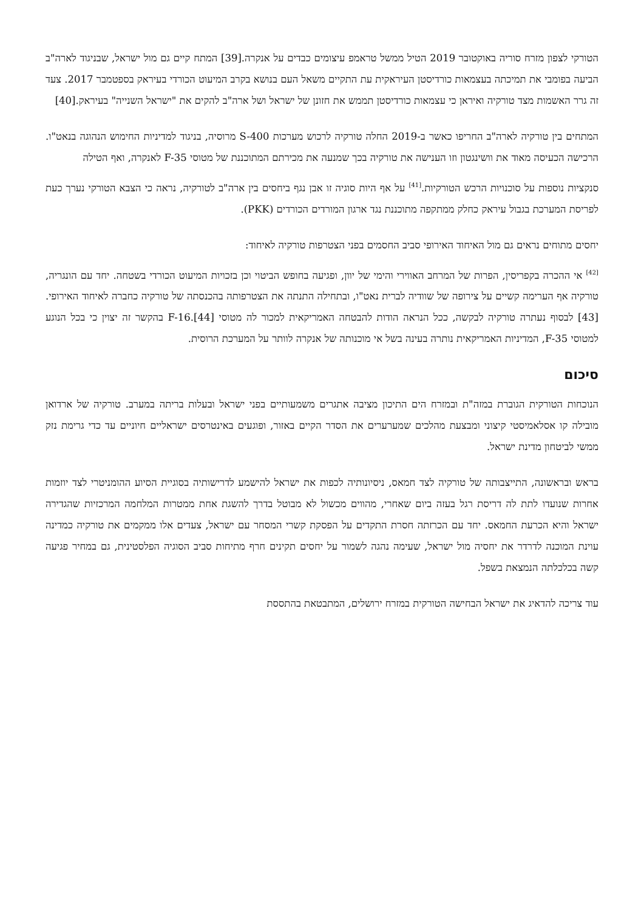הטורקי לצפון מזרח סוריה באוקטובר 2019 הטיל ממשל טראמפ עיצומים כבדים על אנקרה.[39] המתח קיים גם מול ישראל, שבניגוד לארה"ב הביעה בפומבי את תמיכתה בעצמאות כורדיסטן העיראקית עת התקיים משאל העם בנושא בקרב המיעוט הכורדי בעיראק בספטמבר 2017. צעד זה גרר האשמות מצד טורקיה ואיראן כי עצמאות כורדיסטן תממש את חזונן של ישראל ושל ארה"ב להקים את "ישראל השנייה" בעיראק.[40]
המתחים בין טורקיה לארה"ב החריפו כאשר ב-2019 החלה טורקיה לרכוש מערכות S-400 מרוסיה, בניגוד למדיניות החימוש הנהוגה בנאט"ו. הרכישה הכעיסה מאוד את וושינגטון וזו הענישה את טורקיה בכך שמנעה את מכירתם המתוכננת של מטוסי F-35 לאנקרה, ואף הטילה
סנקציות נוספות על סוכנויות הרכש הטורקיות.<sup>[41]</sup> על אף היות סוגיה זו אבן נגף ביחסים בין ארה"ב לטורקיה, נראה כי הצבא הטורקי נערך כעת לפריסת המערכת בגבול עיראק כחלק ממתקפה מתוכננת נגד ארגון המורדים הכורדים (PKK).
יחסים מתוחים נראים גם מול האיחוד האירופי סביב החסמים בפני הצטרפות טורקיה לאיחוד:
<sup>[42]</sup> אי ההכרה בקפריסין, הפרות של המרחב האווירי והימי של יוון, ופגיעה בחופש הביטוי וכן בזכויות המיעוט הכורדי בשטחה. יחד עם הונגריה, טורקיה אף הערימה קשיים על צירופה של שוודיה לברית נאט"ו, ובתחילה התנתה את הצטרפותה בהכנסתה של טורקיה כחברה לאיחוד האירופי.[43] לבסוף נעתרה טורקיה לבקשה, ככל הנראה הודות להבטחה האמריקאית למכור לה מטוסי F-16.[44] בהקשר זה יצוין כי בכל הנוגע למטוסי F-35, המדיניות האמריקאית נותרה בעינה בשל אי מוכנותה של אנקרה לוותר על המערכת הרוסית.
סיכום
הנוכחות הטורקית הגוברת במזה"ת ובמזרח הים התיכון מציבה אתגרים משמעותיים בפני ישראל ובעלות בריתה במערב. טורקיה של ארדואן מובילה קו אסלאמיסטי קיצוני ומבצעת מהלכים שמערערים את הסדר הקיים באזור, ופוגעים באינטרסים ישראליים חיוניים עד כדי גרימת נזק ממשי לביטחון מדינת ישראל.
בראש ובראשונה, התייצבותה של טורקיה לצד חמאס, ניסיונותיה לכפות את ישראל להישמע לדרישותיה בסוגיית הסיוע ההומניטרי לצד יוזמות אחרות שנועדו לתת לה דריסת רגל בעזה ביום שאחרי, מהווים מכשול לא מבוטל בדרך להשגת אחת ממטרות המלחמה המרכזיות שהגדירה ישראל והיא הכרעת החמאס. יחד עם הכרזתה חסרת התקדים על הפסקת קשרי המסחר עם ישראל, צעדים אלו ממקמים את טורקיה כמדינה עוינת המוכנה לדרדר את יחסיה מול ישראל, שעימה נהגה לשמור על יחסים תקינים חרף מתיחות סביב הסוגיה הפלסטינית, גם במחיר פגיעה קשה בכלכלתה הנמצאת בשפל.
עוד צריכה להדאיג את ישראל הבחישה הטורקית במזרח ירושלים, המתבטאת בהתססת